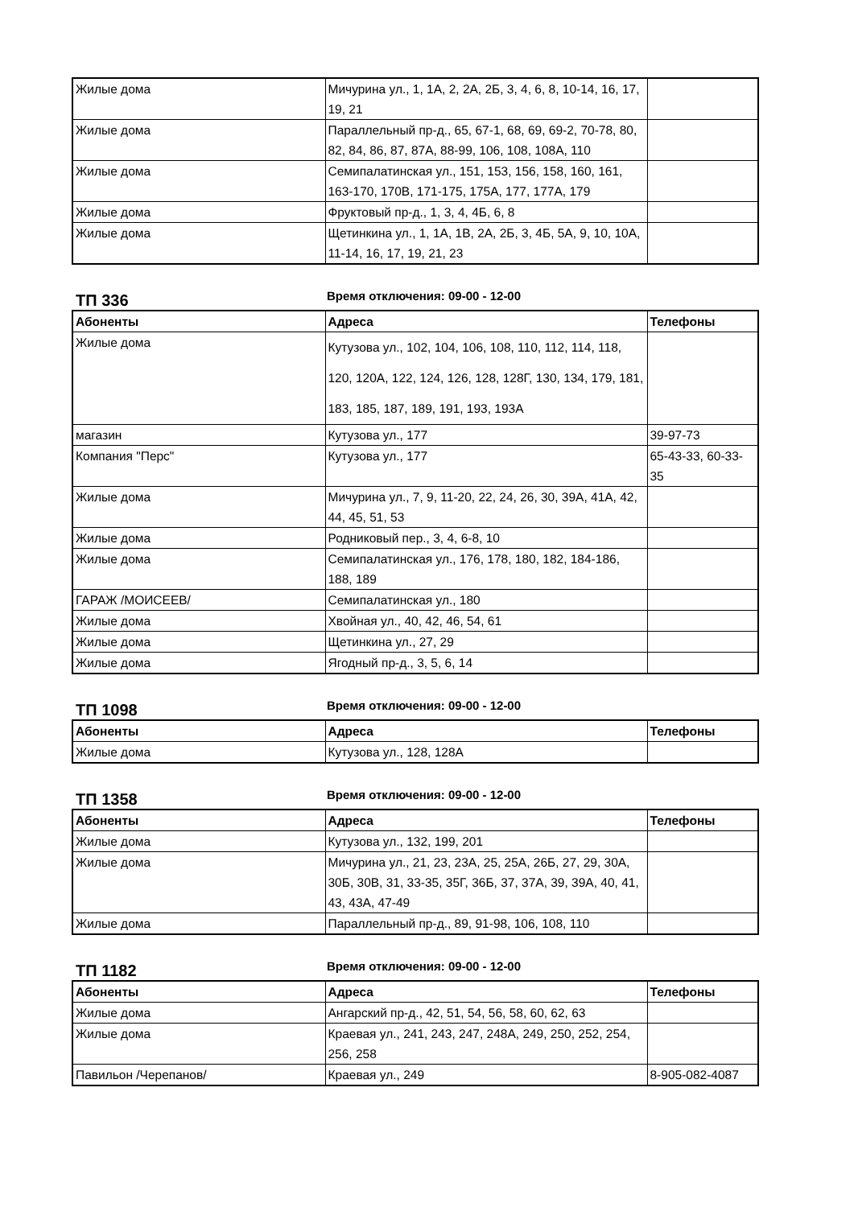| Жилые дома | Мичурина ул., 1, 1А, 2, 2А, 2Б, 3, 4, 6, 8, 10-14, 16, 17, 19, 21 | |
| Жилые дома | Параллельный пр-д., 65, 67-1, 68, 69, 69-2, 70-78, 80, 82, 84, 86, 87, 87А, 88-99, 106, 108, 108А, 110 | |
| Жилые дома | Семипалатинская ул., 151, 153, 156, 158, 160, 161, 163-170, 170В, 171-175, 175А, 177, 177А, 179 | |
| Жилые дома | Фруктовый пр-д., 1, 3, 4, 4Б, 6, 8 | |
| Жилые дома | Щетинкина ул., 1, 1А, 1В, 2А, 2Б, 3, 4Б, 5А, 9, 10, 10А, 11-14, 16, 17, 19, 21, 23 | |
ТП 336
Время отключения: 09-00 - 12-00
| Абоненты | Адреса | Телефоны |
| --- | --- | --- |
| Жилые дома | Кутузова ул., 102, 104, 106, 108, 110, 112, 114, 118, 120, 120А, 122, 124, 126, 128, 128Г, 130, 134, 179, 181, 183, 185, 187, 189, 191, 193, 193А | |
| магазин | Кутузова ул., 177 | 39-97-73 |
| Компания "Перс" | Кутузова ул., 177 | 65-43-33, 60-33-35 |
| Жилые дома | Мичурина ул., 7, 9, 11-20, 22, 24, 26, 30, 39А, 41А, 42, 44, 45, 51, 53 | |
| Жилые дома | Родниковый пер., 3, 4, 6-8, 10 | |
| Жилые дома | Семипалатинская ул., 176, 178, 180, 182, 184-186, 188, 189 | |
| ГАРАЖ /МОИСЕЕВ/ | Семипалатинская ул., 180 | |
| Жилые дома | Хвойная ул., 40, 42, 46, 54, 61 | |
| Жилые дома | Щетинкина ул., 27, 29 | |
| Жилые дома | Ягодный пр-д., 3, 5, 6, 14 | |
ТП 1098
Время отключения: 09-00 - 12-00
| Абоненты | Адреса | Телефоны |
| --- | --- | --- |
| Жилые дома | Кутузова ул., 128, 128А | |
ТП 1358
Время отключения: 09-00 - 12-00
| Абоненты | Адреса | Телефоны |
| --- | --- | --- |
| Жилые дома | Кутузова ул., 132, 199, 201 | |
| Жилые дома | Мичурина ул., 21, 23, 23А, 25, 25А, 26Б, 27, 29, 30А, 30Б, 30В, 31, 33-35, 35Г, 36Б, 37, 37А, 39, 39А, 40, 41, 43, 43А, 47-49 | |
| Жилые дома | Параллельный пр-д., 89, 91-98, 106, 108, 110 | |
ТП 1182
Время отключения: 09-00 - 12-00
| Абоненты | Адреса | Телефоны |
| --- | --- | --- |
| Жилые дома | Ангарский пр-д., 42, 51, 54, 56, 58, 60, 62, 63 | |
| Жилые дома | Краевая ул., 241, 243, 247, 248А, 249, 250, 252, 254, 256, 258 | |
| Павильон /Черепанов/ | Краевая ул., 249 | 8-905-082-4087 |